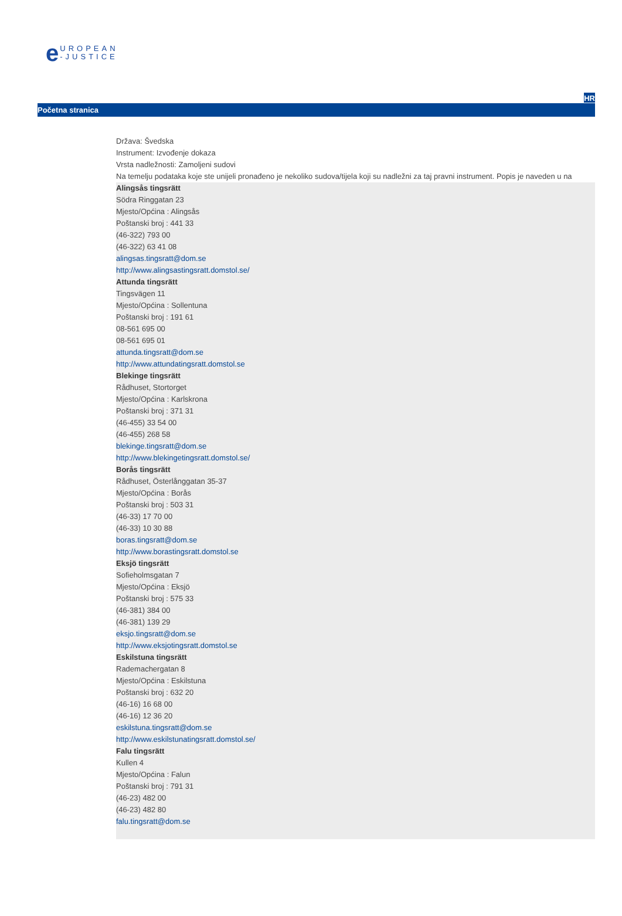e
UROPEAN
-JUSTICE
HR
Početna stranica
Država: Švedska
Instrument: Izvođenje dokaza
Vrsta nadležnosti: Zamoljeni sudovi
Na temelju podataka koje ste unijeli pronađeno je nekoliko sudova/tijela koji su nadležni za taj pravni instrument. Popis je naveden u na
Alingsås tingsrätt
Södra Ringgatan 23
Mjesto/Općina : Alingsås
Poštanski broj : 441 33
(46-322) 793 00
(46-322) 63 41 08
alingsas.tingsratt@dom.se
http://www.alingsastingsratt.domstol.se/
Attunda tingsrätt
Tingsvägen 11
Mjesto/Općina : Sollentuna
Poštanski broj : 191 61
08-561 695 00
08-561 695 01
attunda.tingsratt@dom.se
http://www.attundatingsratt.domstol.se
Blekinge tingsrätt
Rådhuset, Stortorget
Mjesto/Općina : Karlskrona
Poštanski broj : 371 31
(46-455) 33 54 00
(46-455) 268 58
blekinge.tingsratt@dom.se
http://www.blekingetingsratt.domstol.se/
Borås tingsrätt
Rådhuset, Österlånggatan 35-37
Mjesto/Općina : Borås
Poštanski broj : 503 31
(46-33) 17 70 00
(46-33) 10 30 88
boras.tingsratt@dom.se
http://www.borastingsratt.domstol.se
Eksjö tingsrätt
Sofieholmsgatan 7
Mjesto/Općina : Eksjö
Poštanski broj : 575 33
(46-381) 384 00
(46-381) 139 29
eksjo.tingsratt@dom.se
http://www.eksjotingsratt.domstol.se
Eskilstuna tingsrätt
Rademachergatan 8
Mjesto/Općina : Eskilstuna
Poštanski broj : 632 20
(46-16) 16 68 00
(46-16) 12 36 20
eskilstuna.tingsratt@dom.se
http://www.eskilstunatingsratt.domstol.se/
Falu tingsrätt
Kullen 4
Mjesto/Općina : Falun
Poštanski broj : 791 31
(46-23) 482 00
(46-23) 482 80
falu.tingsratt@dom.se